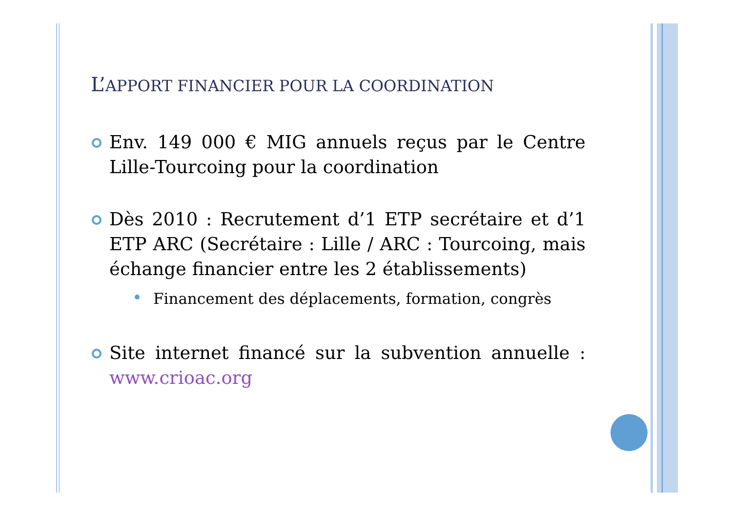L’APPORT FINANCIER POUR LA COORDINATION
Env. 149 000 € MIG annuels reçus par le Centre Lille-Tourcoing pour la coordination
Dès 2010 : Recrutement d’1 ETP secrétaire et d’1 ETP ARC (Secrétaire : Lille / ARC : Tourcoing, mais échange financier entre les 2 établissements)
Financement des déplacements, formation, congrès
Site internet financé sur la subvention annuelle : www.crioac.org